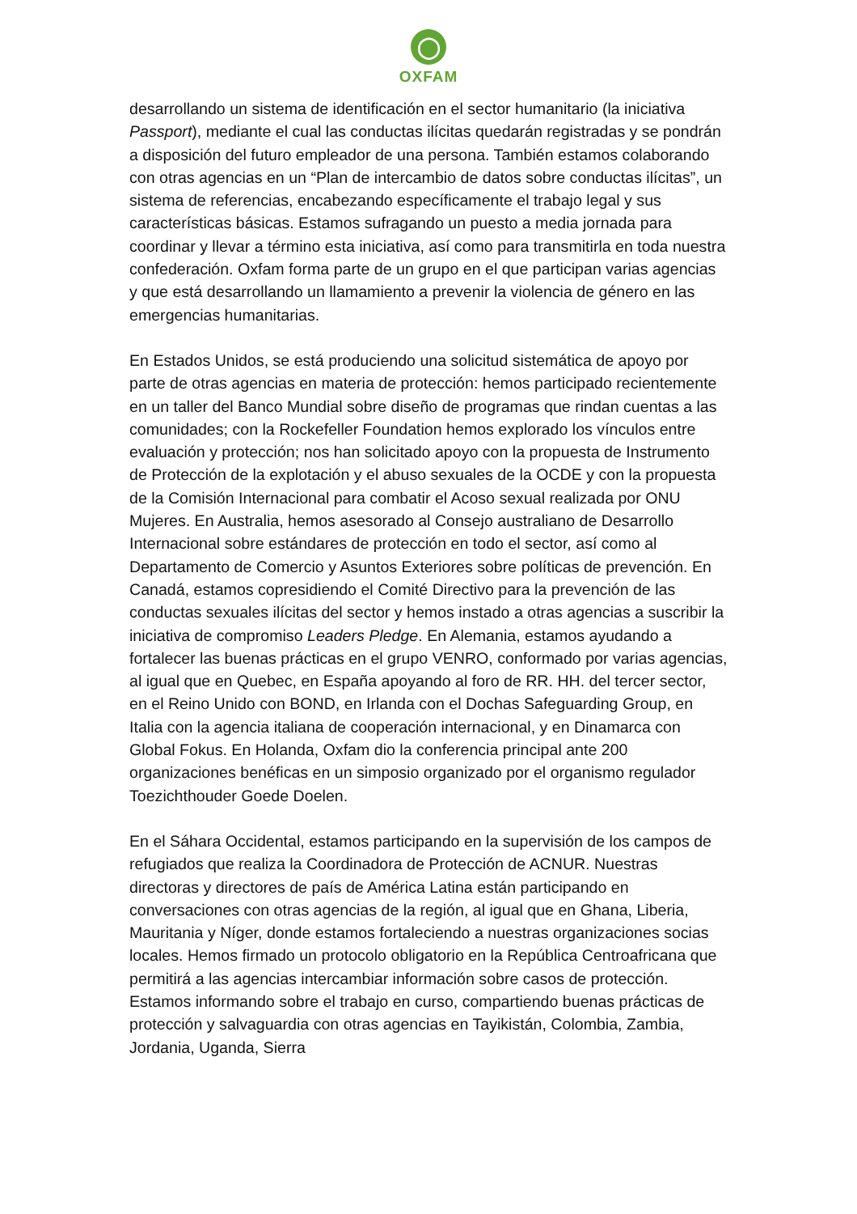◯
OXFAM
desarrollando un sistema de identificación en el sector humanitario (la iniciativa Passport), mediante el cual las conductas ilícitas quedarán registradas y se pondrán a disposición del futuro empleador de una persona. También estamos colaborando con otras agencias en un “Plan de intercambio de datos sobre conductas ilícitas”, un sistema de referencias, encabezando específicamente el trabajo legal y sus características básicas. Estamos sufragando un puesto a media jornada para coordinar y llevar a término esta iniciativa, así como para transmitirla en toda nuestra confederación. Oxfam forma parte de un grupo en el que participan varias agencias y que está desarrollando un llamamiento a prevenir la violencia de género en las emergencias humanitarias.
En Estados Unidos, se está produciendo una solicitud sistemática de apoyo por parte de otras agencias en materia de protección: hemos participado recientemente en un taller del Banco Mundial sobre diseño de programas que rindan cuentas a las comunidades; con la Rockefeller Foundation hemos explorado los vínculos entre evaluación y protección; nos han solicitado apoyo con la propuesta de Instrumento de Protección de la explotación y el abuso sexuales de la OCDE y con la propuesta de la Comisión Internacional para combatir el Acoso sexual realizada por ONU Mujeres. En Australia, hemos asesorado al Consejo australiano de Desarrollo Internacional sobre estándares de protección en todo el sector, así como al Departamento de Comercio y Asuntos Exteriores sobre políticas de prevención. En Canadá, estamos copresidiendo el Comité Directivo para la prevención de las conductas sexuales ilícitas del sector y hemos instado a otras agencias a suscribir la iniciativa de compromiso Leaders Pledge. En Alemania, estamos ayudando a fortalecer las buenas prácticas en el grupo VENRO, conformado por varias agencias, al igual que en Quebec, en España apoyando al foro de RR. HH. del tercer sector, en el Reino Unido con BOND, en Irlanda con el Dochas Safeguarding Group, en Italia con la agencia italiana de cooperación internacional, y en Dinamarca con Global Fokus. En Holanda, Oxfam dio la conferencia principal ante 200 organizaciones benéficas en un simposio organizado por el organismo regulador Toezichthouder Goede Doelen.
En el Sáhara Occidental, estamos participando en la supervisión de los campos de refugiados que realiza la Coordinadora de Protección de ACNUR. Nuestras directoras y directores de país de América Latina están participando en conversaciones con otras agencias de la región, al igual que en Ghana, Liberia, Mauritania y Níger, donde estamos fortaleciendo a nuestras organizaciones socias locales. Hemos firmado un protocolo obligatorio en la República Centroafricana que permitirá a las agencias intercambiar información sobre casos de protección. Estamos informando sobre el trabajo en curso, compartiendo buenas prácticas de protección y salvaguardia con otras agencias en Tayikistán, Colombia, Zambia, Jordania, Uganda, Sierra